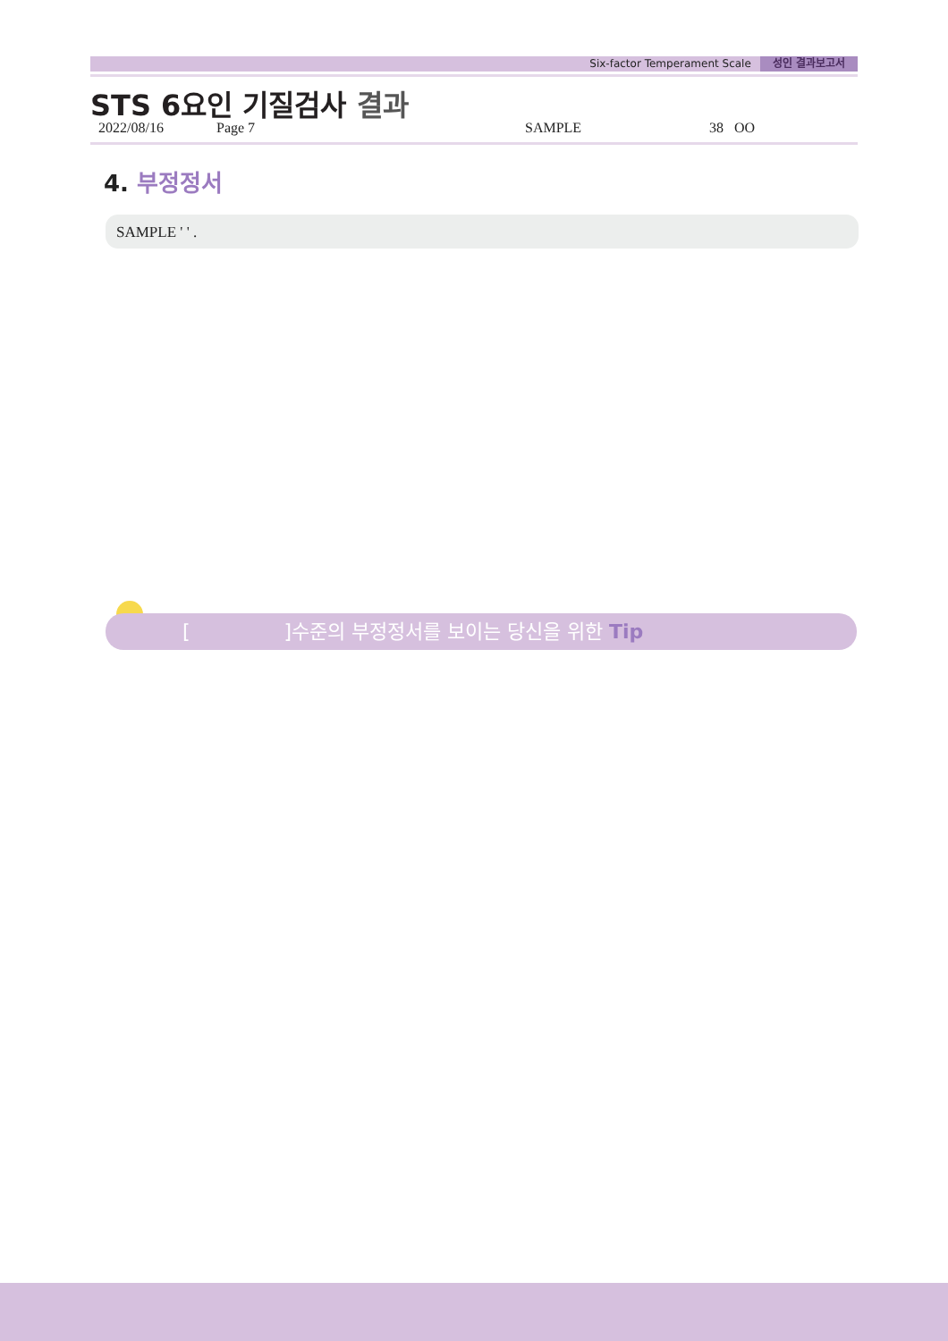Six-factor Temperament Scale 성인 결과보고서
STS 6요인 기질검사 결과
2022/08/16 Page 7 SAMPLE 38 OO
4. 부정정서
SAMPLE ' ' .
[ ]수준의 부정정서를 보이는 당신을 위한 Tip